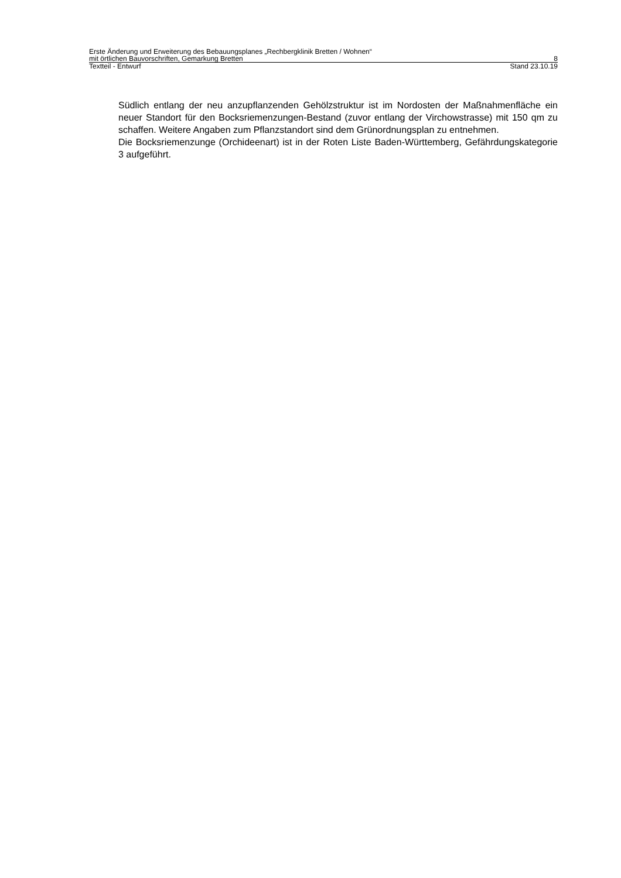Erste Änderung und Erweiterung des Bebauungsplanes „Rechbergklinik Bretten / Wohnen“
mit örtlichen Bauvorschriften, Gemarkung Bretten 8
Textteil - Entwurf Stand 23.10.19
Südlich entlang der neu anzupflanzenden Gehölzstruktur ist im Nordosten der Maßnahmen­fläche ein neuer Standort für den Bocksriemenzungen-Bestand (zuvor entlang der Virchowstrasse) mit 150 qm zu schaffen. Weitere Angaben zum Pflanzstandort sind dem Grünordnungsplan zu entnehmen.
Die Bocksriemenzunge (Orchideenart) ist in der Roten Liste Baden-Württemberg, Gefähr­dungskategorie 3 aufgeführt.